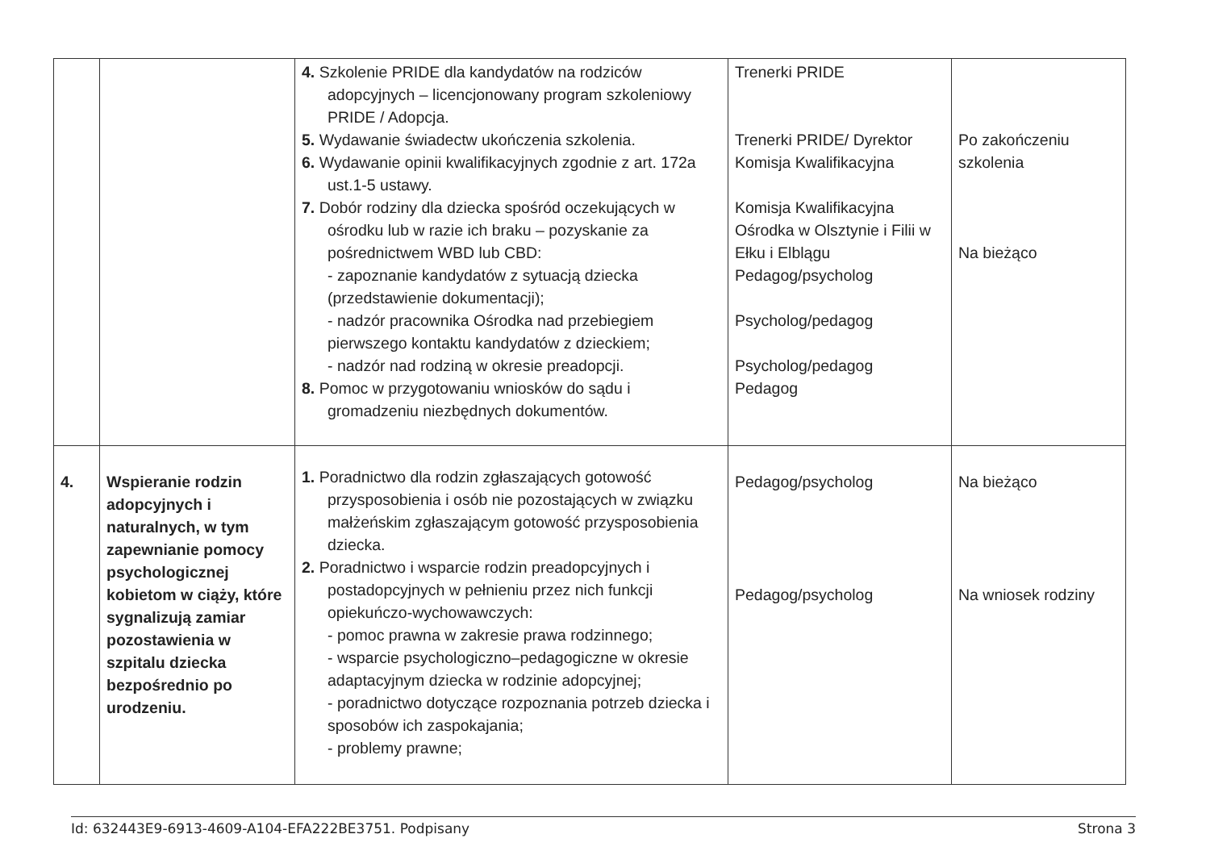| | | 4. Szkolenie PRIDE dla kandydatów na rodziców adopcyjnych – licencjonowany program szkoleniowy PRIDE / Adopcja. 5. Wydawanie świadectw ukończenia szkolenia. 6. Wydawanie opinii kwalifikacyjnych zgodnie z art. 172a ust.1-5 ustawy. 7. Dobór rodziny dla dziecka spośród oczekujących w ośrodku lub w razie ich braku – pozyskanie za pośrednictwem WBD lub CBD: - zapoznanie kandydatów z sytuacją dziecka (przedstawienie dokumentacji); - nadzór pracownika Ośrodka nad przebiegiem pierwszego kontaktu kandydatów z dzieckiem; - nadzór nad rodziną w okresie preadopcji. 8. Pomoc w przygotowaniu wniosków do sądu i gromadzeniu niezbędnych dokumentów. | Trenerki PRIDE Trenerki PRIDE/ Dyrektor Komisja Kwalifikacyjna Komisja Kwalifikacyjna Ośrodka w Olsztynie i Filii w Ełku i Elblągu Pedagog/psycholog Psycholog/pedagog Psycholog/pedagog Pedagog | Po zakończeniu szkolenia Na bieżąco |
| 4. | Wspieranie rodzin adopcyjnych i naturalnych, w tym zapewnianie pomocy psychologicznej kobietom w ciąży, które sygnalizują zamiar pozostawienia w szpitalu dziecka bezpośrednio po urodzeniu. | 1. Poradnictwo dla rodzin zgłaszających gotowość przysposobienia i osób nie pozostających w związku małżeńskim zgłaszającym gotowość przysposobienia dziecka. 2. Poradnictwo i wsparcie rodzin preadopcyjnych i postadopcyjnych w pełnieniu przez nich funkcji opiekuńczo-wychowawczych: - pomoc prawna w zakresie prawa rodzinnego; - wsparcie psychologiczno–pedagogiczne w okresie adaptacyjnym dziecka w rodzinie adopcyjnej; - poradnictwo dotyczące rozpoznania potrzeb dziecka i sposobów ich zaspokajania; - problemy prawne; | Pedagog/psycholog Pedagog/psycholog | Na bieżąco Na wniosek rodziny |
Id: 632443E9-6913-4609-A104-EFA222BE3751. Podpisany Strona 3